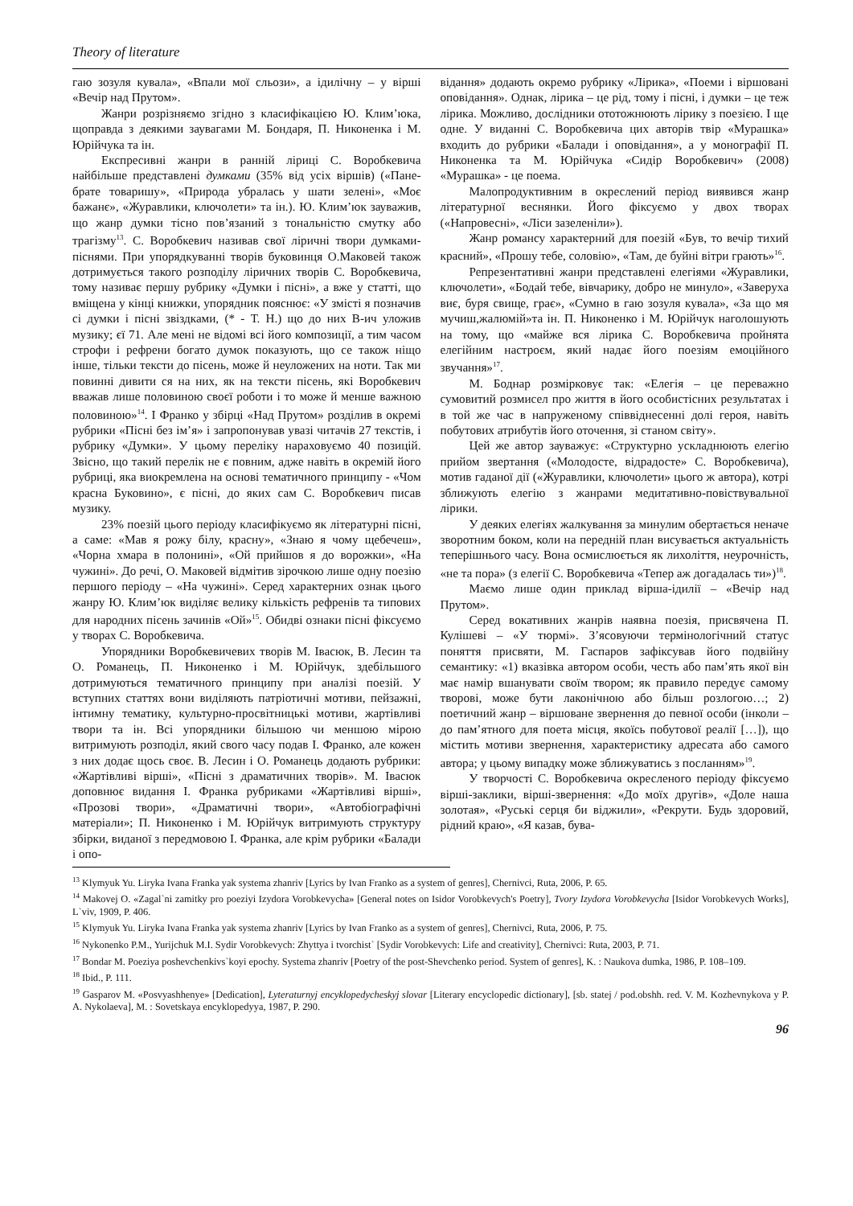Theory of literature
гаю зозуля кувала», «Впали мої сльози», а ідилічну – у вірші «Вечір над Прутом».
Жанри розрізняємо згідно з класифікацією Ю. Клим’юка, щоправда з деякими заувагами М. Бондаря, П. Никоненка і М. Юрійчука та ін.
Експресивні жанри в ранній ліриці С. Воробкевича найбільше представлені думками (35% від усіх віршів) («Пане-брате товаришу», «Природа убралась у шати зелені», «Моє бажанє», «Журавлики, ключолети» та ін.). Ю. Клим’юк зауважив, що жанр думки тісно пов’язаний з тональністю смутку або трагізму<sup>13</sup>. С. Воробкевич називав свої ліричні твори думками-піснями. При упорядкуванні творів буковинця О.Маковей також дотримується такого розподілу ліричних творів С. Воробкевича, тому називає першу рубрику «Думки і пісні», а вже у статті, що вміщена у кінці книжки, упорядник пояснює: «У змісті я позначив сі думки і пісні звіздками, (* - Т. Н.) що до них В-ич уложив музику; єї 71. Але мені не відомі всі його композиції, а тим часом строфи і рефрени богато думок показують, що се також ніщо інше, тільки тексти до пісень, може й неуложених на ноти. Так ми повинні дивити ся на них, як на тексти пісень, які Воробкевич вважав лише половиною своєї роботи і то може й менше важною половиною»<sup>14</sup>. І Франко у збірці «Над Прутом» розділив в окремі рубрики «Пісні без ім’я» і запропонував увазі читачів 27 текстів, і рубрику «Думки». У цьому переліку нараховуємо 40 позицій. Звісно, що такий перелік не є повним, адже навіть в окремій його рубриці, яка виокремлена на основі тематичного принципу - «Чом красна Буковино», є пісні, до яких сам С. Воробкевич писав музику.
23% поезій цього періоду класифікуємо як літературні пісні, а саме: «Мав я рожу білу, красну», «Знаю я чому щебечеш», «Чорна хмара в полонині», «Ой прийшов я до ворожки», «На чужині». До речі, О. Маковей відмітив зірочкою лише одну поезію першого періоду – «На чужині». Серед характерних ознак цього жанру Ю. Клим’юк виділяє велику кількість рефренів та типових для народних пісень зачинів «Ой»<sup>15</sup>. Обидві ознаки пісні фіксуємо у творах С. Воробкевича.
Упорядники Воробкевичевих творів М. Івасюк, В. Лесин та О. Романець, П. Никоненко і М. Юрійчук, здебільшого дотримуються тематичного принципу при аналізі поезій. У вступних статтях вони виділяють патріотичні мотиви, пейзажні, інтимну тематику, культурно-просвітницькі мотиви, жартівливі твори та ін. Всі упорядники більшою чи меншою мірою витримують розподіл, який свого часу подав І. Франко, але кожен з них додає щось своє. В. Лесин і О. Романець додають рубрики: «Жартівливі вірші», «Пісні з драматичних творів». М. Івасюк доповнює видання І. Франка рубриками «Жартівливі вірші», «Прозові твори», «Драматичні твори», «Автобіографічні матеріали»; П. Никоненко і М. Юрійчук витримують структуру збірки, виданої з передмовою І. Франка, але крім рубрики «Балади і опо-
відання» додають окремо рубрику «Лірика», «Поеми і віршовані оповідання». Однак, лірика – це рід, тому і пісні, і думки – це теж лірика. Можливо, дослідники ототожнюють лірику з поезією. І ще одне. У виданні С. Воробкевича цих авторів твір «Мурашка» входить до рубрики «Балади і оповідання», а у монографії П. Никоненка та М. Юрійчука «Сидір Воробкевич» (2008) «Мурашка» - це поема.
Малопродуктивним в окреслений період виявився жанр літературної веснянки. Його фіксуємо у двох творах («Напровесні», «Ліси зазеленіли»).
Жанр романсу характерний для поезій «Був, то вечір тихий красний», «Прошу тебе, соловію», «Там, де буйні вітри грають»<sup>16</sup>.
Репрезентативні жанри представлені елегіями «Журавлики, ключолети», «Бодай тебе, вівчарику, добро не минуло», «Заверуха виє, буря свище, грає», «Сумно в гаю зозуля кувала», «За що мя мучиш,жалюмій»та ін. П. Никоненко і М. Юрійчук наголошують на тому, що «майже вся лірика С. Воробкевича пройнята елегійним настроєм, який надає його поезіям емоційного звучання»<sup>17</sup>.
М. Боднар розмірковує так: «Елегія – це переважно сумовитий розмисел про життя в його особистісних результатах і в той же час в напруженому співвіднесенні долі героя, навіть побутових атрибутів його оточення, зі станом світу».
Цей же автор зауважує: «Структурно ускладнюють елегію прийом звертання («Молодосте, відрадосте» С. Воробкевича), мотив гаданої дії («Журавлики, ключолети» цього ж автора), котрі зближують елегію з жанрами медитативно-повіствувальної лірики.
У деяких елегіях жалкування за минулим обертається неначе зворотним боком, коли на передній план висувається актуальність теперішнього часу. Вона осмислюється як лихоліття, неурочність, «не та пора» (з елегії С. Воробкевича «Тепер аж догадалась ти»)<sup>18</sup>.
Маємо лише один приклад вірша-ідилії – «Вечір над Прутом».
Серед вокативних жанрів наявна поезія, присвячена П. Кулішеві – «У тюрмі». З’ясовуючи термінологічний статус поняття присвяти, М. Гаспаров зафіксував його подвійну семантику: «1) вказівка автором особи, честь або пам’ять якої він має намір вшанувати своїм твором; як правило передує самому творові, може бути лаконічною або більш розлогою…; 2) поетичний жанр – віршоване звернення до певної особи (інколи – до пам’ятного для поета місця, якоїсь побутової реалії […]), що містить мотиви звернення, характеристику адресата або самого автора; у цьому випадку може зближуватись з посланням»<sup>19</sup>.
У творчості С. Воробкевича окресленого періоду фіксуємо вірші-заклики, вірші-звернення: «До моїх другів», «Доле наша золотая», «Руські серця би віджили», «Рекрути. Будь здоровий, рідний краю», «Я казав, бува-
<sup>13</sup> Klymyuk Yu. Liryka Ivana Franka yak systema zhanriv [Lyrics by Ivan Franko as a system of genres], Chernivci, Ruta, 2006, P. 65.
<sup>14</sup> Makovej O. «Zagal`ni zamitky pro poeziyi Izydora Vorobkevycha» [General notes on Isidor Vorobkevych's Poetry], Tvory Izydora Vorobkevycha [Isidor Vorobkevych Works], L`viv, 1909, P. 406.
<sup>15</sup> Klymyuk Yu. Liryka Ivana Franka yak systema zhanriv [Lyrics by Ivan Franko as a system of genres], Chernivci, Ruta, 2006, P. 75.
<sup>16</sup> Nykonenko P.M., Yurijchuk M.I. Sydir Vorobkevych: Zhyttya i tvorchist` [Sydir Vorobkevych: Life and creativity], Chernivci: Ruta, 2003, P. 71.
<sup>17</sup> Bondar M. Poeziya poshevchenkivs`koyi epochy. Systema zhanriv [Poetry of the post-Shevchenko period. System of genres], K. : Naukova dumka, 1986, P. 108–109.
<sup>18</sup> Ibid., P. 111.
<sup>19</sup> Gasparov M. «Posvyashhenye» [Dedication], Lyteraturnyj encyklopedycheskyj slovar [Literary encyclopedic dictionary], [sb. statej / pod.obshh. red. V. M. Kozhevnykova y P. A. Nykolaeva], M. : Sovetskaya encyklopedyya, 1987, P. 290.
96